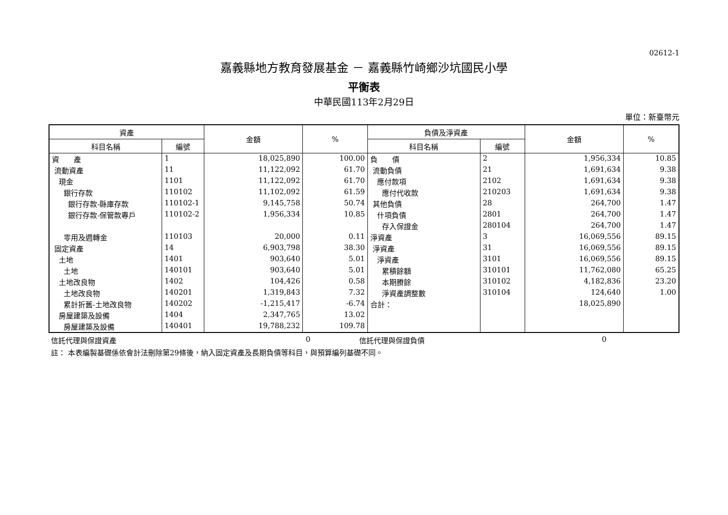02612-1
嘉義縣地方教育發展基金 － 嘉義縣竹崎鄉沙坑國民小學
平衡表
中華民國113年2月29日
單位：新臺幣元
| 資產 | | 金額 | % | 負債及淨資產 | | 金額 | % |
| --- | --- | --- | --- | --- | --- | --- | --- |
| 科目名稱 | 編號 | | | 科目名稱 | 編號 | | |
| 資 產 | 1 | 18,025,890 | 100.00 | 負 債 | 2 | 1,956,334 | 10.85 |
| 流動資產 | 11 | 11,122,092 | 61.70 | 流動負債 | 21 | 1,691,634 | 9.38 |
| 現金 | 1101 | 11,122,092 | 61.70 | 應付款項 | 2102 | 1,691,634 | 9.38 |
| 銀行存款 | 110102 | 11,102,092 | 61.59 | 應付代收款 | 210203 | 1,691,634 | 9.38 |
| 銀行存款-縣庫存款 | 110102-1 | 9,145,758 | 50.74 | 其他負債 | 28 | 264,700 | 1.47 |
| 銀行存款-保管款專戶 | 110102-2 | 1,956,334 | 10.85 | 什項負債 | 2801 | 264,700 | 1.47 |
| | | | | 存入保證金 | 280104 | 264,700 | 1.47 |
| 零用及週轉金 | 110103 | 20,000 | 0.11 | 淨資產 | 3 | 16,069,556 | 89.15 |
| 固定資產 | 14 | 6,903,798 | 38.30 | 淨資產 | 31 | 16,069,556 | 89.15 |
| 土地 | 1401 | 903,640 | 5.01 | 淨資產 | 3101 | 16,069,556 | 89.15 |
| 土地 | 140101 | 903,640 | 5.01 | 累積餘額 | 310101 | 11,762,080 | 65.25 |
| 土地改良物 | 1402 | 104,426 | 0.58 | 本期賸餘 | 310102 | 4,182,836 | 23.20 |
| 土地改良物 | 140201 | 1,319,843 | 7.32 | 淨資產調整數 | 310104 | 124,640 | 1.00 |
| 累計折舊-土地改良物 | 140202 | -1,215,417 | -6.74 | 合計： | | 18,025,890 | |
| 房屋建築及設備 | 1404 | 2,347,765 | 13.02 | | | | |
| 房屋建築及設備 | 140401 | 19,788,232 | 109.78 | | | | |
信託代理與保證資產 0 信託代理與保證負債 0
註： 本表編製基礎係依會計法刪除第29條後，納入固定資產及長期負債等科目，與預算編列基礎不同。